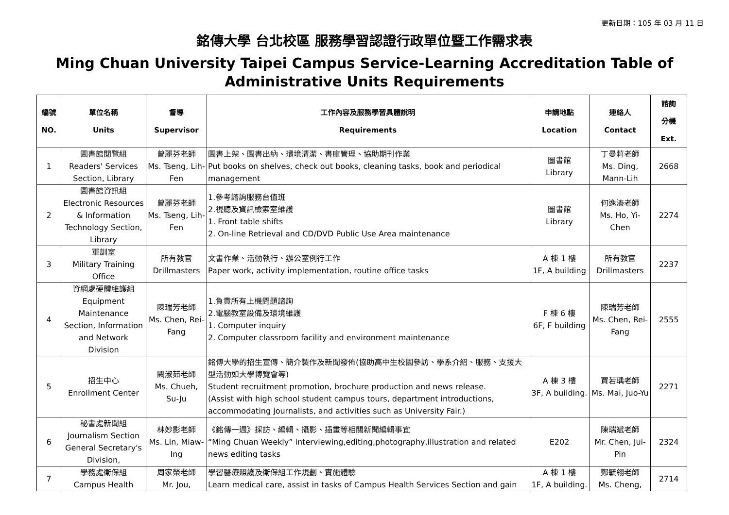更新日期：105 年 03 月 11 日
銘傳大學 台北校區 服務學習認證行政單位暨工作需求表
Ming Chuan University Taipei Campus Service-Learning Accreditation Table of
Administrative Units Requirements
| 編號 NO. | 單位名稱 Units | 督導 Supervisor | 工作內容及服務學習具體說明 Requirements | 申請地點 Location | 連絡人 Contact | 諮詢 分機 Ext. |
| --- | --- | --- | --- | --- | --- | --- |
| 1 | 圖書館閱覽組 Readers' Services Section, Library | 曾麗芬老師 Ms. Tseng, Lih-Fen | 圖書上架、圖書出納、環境清潔、書庫管理、協助期刊作業 Put books on shelves, check out books, cleaning tasks, book and periodical management | 圖書館 Library | 丁曼莉老師 Ms. Ding, Mann-Lih | 2668 |
| 2 | 圖書館資訊組 Electronic Resources & Information Technology Section, Library | 曾麗芬老師 Ms. Tseng, Lih-Fen | 1.參考諮詢服務台值班 2.視聽及資訊檢索室維護 1. Front table shifts 2. On-line Retrieval and CD/DVD Public Use Area maintenance | 圖書館 Library | 何逸溱老師 Ms. Ho, Yi-Chen | 2274 |
| 3 | 軍訓室 Military Training Office | 所有教官 Drillmasters | 文書作業、活動執行、辦公室例行工作 Paper work, activity implementation, routine office tasks | A 棟 1 樓 1F, A building | 所有教官 Drillmasters | 2237 |
| 4 | 資網處硬體維護組 Equipment Maintenance Section, Information and Network Division | 陳瑞芳老師 Ms. Chen, Rei-Fang | 1.負責所有上機問題諮詢 2.電腦教室設備及環境維護 1. Computer inquiry 2. Computer classroom facility and environment maintenance | F 棟 6 樓 6F, F building | 陳瑞芳老師 Ms. Chen, Rei-Fang | 2555 |
| 5 | 招生中心 Enrollment Center | 闕淑茹老師 Ms. Chueh, Su-Ju | 銘傳大學的招生宣傳、簡介製作及新聞發佈(協助高中生校園參訪、學系介紹、服務、支援大型活動如大學博覽會等) Student recruitment promotion, brochure production and news release. (Assist with high school student campus tours, department introductions, accommodating journalists, and activities such as University Fair.) | A 棟 3 樓 3F, A building. | 賈若瑀老師 Ms. Mai, Juo-Yu | 2271 |
| 6 | 秘書處新聞組 Journalism Section General Secretary's Division, | 林妙影老師 Ms. Lin, Miaw-Ing | 《銘傳一週》採訪、編輯、攝影、插畫等相關新聞編輯事宜 “Ming Chuan Weekly” interviewing,editing,photography,illustration and related news editing tasks | E202 | 陳瑞斌老師 Mr. Chen, Jui-Pin | 2324 |
| 7 | 學務處衛保組 Campus Health | 周家榮老師 Mr. Jou, | 學習醫療照護及衛保組工作規劃、實施體驗 Learn medical care, assist in tasks of Campus Health Services Section and gain | A 棟 1 樓 1F, A building. | 鄭毓翎老師 Ms. Cheng, | 2714 |